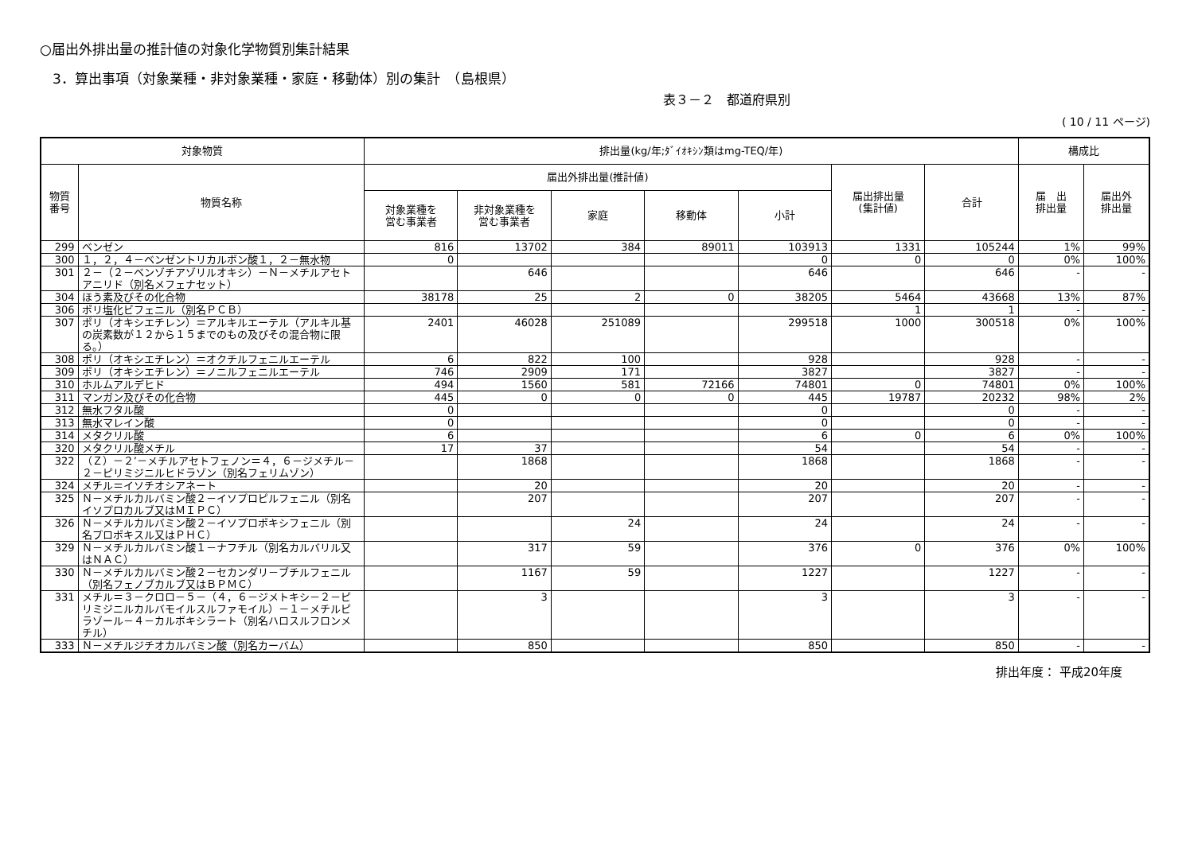○届出外排出量の推計値の対象化学物質別集計結果
3．算出事項（対象業種・非対象業種・家庭・移動体）別の集計　（島根県）
表３－２　都道府県別
( 10 / 11 ページ)
| 対象物質 | | 排出量(kg/年;ﾀﾞｲｵｷｼﾝ類はmg-TEQ/年) | | | | | | | 構成比 | |
| --- | --- | --- | --- | --- | --- | --- | --- | --- | --- | --- |
| 物質 番号 | 物質名称 | 届出外排出量(推計値) | | | | | 届出排出量 (集計値) | 合計 | 届 出 排出量 | 届出外 排出量 |
| | | 対象業種を 営む事業者 | 非対象業種を 営む事業者 | 家庭 | 移動体 | 小計 | | | | |
| 299 | ベンゼン | 816 | 13702 | 384 | 89011 | 103913 | 1331 | 105244 | 1% | 99% |
| 300 | １，２，４－ベンゼントリカルボン酸１，２－無水物 | 0 | | | | 0 | 0 | 0 | 0% | 100% |
| 301 | ２－（２－ベンゾチアゾリルオキシ）－Ｎ－メチルアセトアニリド（別名メフェナセット） | | 646 | | | 646 | | 646 | - | - |
| 304 | ほう素及びその化合物 | 38178 | 25 | 2 | 0 | 38205 | 5464 | 43668 | 13% | 87% |
| 306 | ポリ塩化ビフェニル（別名ＰＣＢ） | | | | | | 1 | 1 | - | - |
| 307 | ポリ（オキシエチレン）＝アルキルエーテル（アルキル基の炭素数が１２から１５までのもの及びその混合物に限る。） | 2401 | 46028 | 251089 | | 299518 | 1000 | 300518 | 0% | 100% |
| 308 | ポリ（オキシエチレン）＝オクチルフェニルエーテル | 6 | 822 | 100 | | 928 | | 928 | - | - |
| 309 | ポリ（オキシエチレン）＝ノニルフェニルエーテル | 746 | 2909 | 171 | | 3827 | | 3827 | - | - |
| 310 | ホルムアルデヒド | 494 | 1560 | 581 | 72166 | 74801 | 0 | 74801 | 0% | 100% |
| 311 | マンガン及びその化合物 | 445 | 0 | 0 | 0 | 445 | 19787 | 20232 | 98% | 2% |
| 312 | 無水フタル酸 | 0 | | | | 0 | | 0 | - | - |
| 313 | 無水マレイン酸 | 0 | | | | 0 | | 0 | - | - |
| 314 | メタクリル酸 | 6 | | | | 6 | 0 | 6 | 0% | 100% |
| 320 | メタクリル酸メチル | 17 | 37 | | | 54 | | 54 | - | - |
| 322 | （Ｚ）－２’－メチルアセトフェノン＝４，６－ジメチル－２－ピリミジニルヒドラゾン（別名フェリムゾン） | | 1868 | | | 1868 | | 1868 | - | - |
| 324 | メチル＝イソチオシアネート | | 20 | | | 20 | | 20 | - | - |
| 325 | Ｎ－メチルカルバミン酸２－イソプロピルフェニル（別名イソプロカルブ又はＭＩＰＣ） | | 207 | | | 207 | | 207 | - | - |
| 326 | Ｎ－メチルカルバミン酸２－イソプロポキシフェニル（別名プロポキスル又はＰＨＣ） | | | 24 | | 24 | | 24 | - | - |
| 329 | Ｎ－メチルカルバミン酸１－ナフチル（別名カルバリル又はＮＡＣ） | | 317 | 59 | | 376 | 0 | 376 | 0% | 100% |
| 330 | Ｎ－メチルカルバミン酸２－セカンダリ－ブチルフェニル（別名フェノブカルブ又はＢＰＭＣ） | | 1167 | 59 | | 1227 | | 1227 | - | - |
| 331 | メチル＝３－クロロ－５－（４，６－ジメトキシ－２－ピリミジニルカルバモイルスルファモイル）－１－メチルピラゾール－４－カルボキシラート（別名ハロスルフロンメチル） | | 3 | | | 3 | | 3 | - | - |
| 333 | Ｎ－メチルジチオカルバミン酸（別名カーバム） | | 850 | | | 850 | | 850 | - | - |
排出年度： 平成20年度